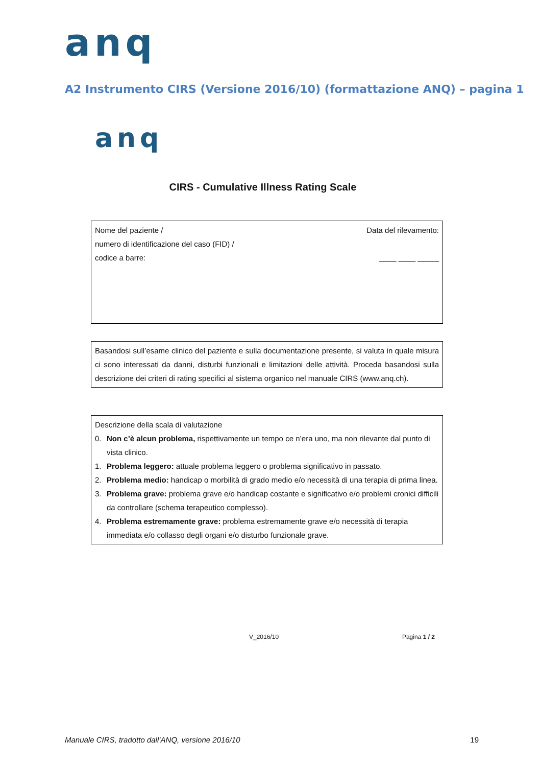anq
A2 Instrumento CIRS (Versione 2016/10) (formattazione ANQ) – pagina 1
anq
CIRS - Cumulative Illness Rating Scale
Nome del paziente /
numero di identificazione del caso (FID) /
codice a barre:
Data del rilevamento:
____ ____ _____
Basandosi sull’esame clinico del paziente e sulla documentazione presente, si valuta in quale misura ci sono interessati da danni, disturbi funzionali e limitazioni delle attività. Proceda basandosi sulla descrizione dei criteri di rating specifici al sistema organico nel manuale CIRS (www.anq.ch).
Descrizione della scala di valutazione
0. Non c’è alcun problema, rispettivamente un tempo ce n’era uno, ma non rilevante dal punto di vista clinico.
1. Problema leggero: attuale problema leggero o problema significativo in passato.
2. Problema medio: handicap o morbilità di grado medio e/o necessità di una terapia di prima linea.
3. Problema grave: problema grave e/o handicap costante e significativo e/o problemi cronici difficili da controllare (schema terapeutico complesso).
4. Problema estremamente grave: problema estremamente grave e/o necessità di terapia immediata e/o collasso degli organi e/o disturbo funzionale grave.
V_2016/10 Pagina 1 / 2
Manuale CIRS, tradotto dall’ANQ, versione 2016/10 19